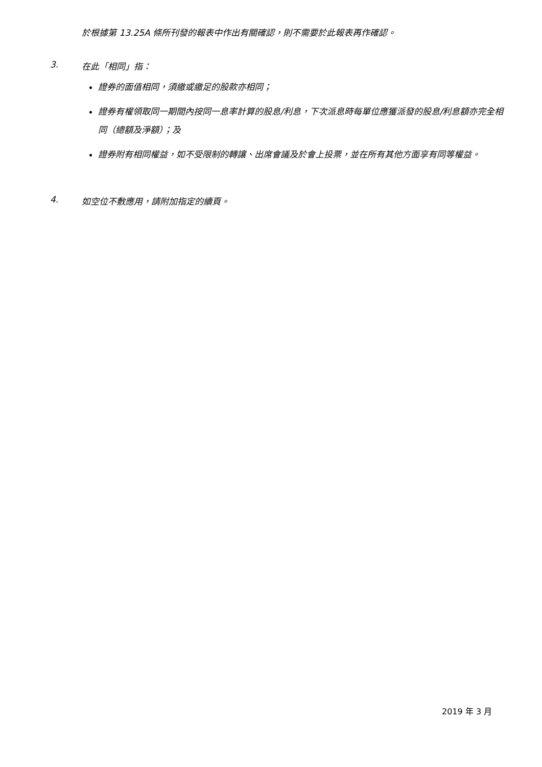於根據第 13.25A 條所刊發的報表中作出有關確認，則不需要於此報表再作確認。
3. 在此「相同」指：
證券的面值相同，須繳或繳足的股款亦相同；
證券有權領取同一期間內按同一息率計算的股息/利息，下次派息時每單位應獲派發的股息/利息額亦完全相同（總額及淨額）；及
證券附有相同權益，如不受限制的轉讓、出席會議及於會上投票，並在所有其他方面享有同等權益。
4. 如空位不敷應用，請附加指定的續頁。
2019 年 3 月